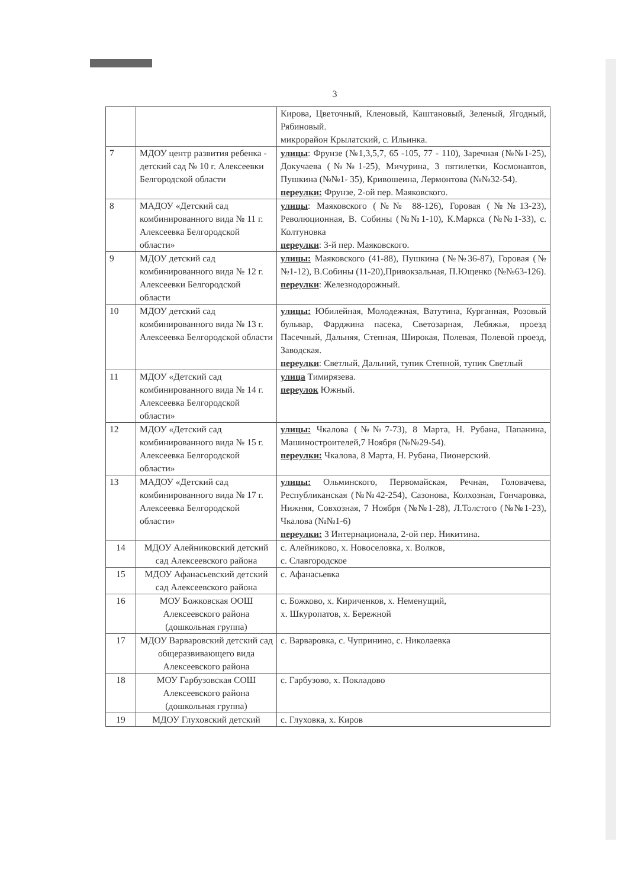3
| | | Кирова, Цветочный, Кленовый, Каштановый, Зеленый, Ягодный, Рябиновый. микрорайон Крылатский, с. Ильинка. |
| 7 | МДОУ центр развития ребенка - детский сад № 10 г. Алексеевки Белгородской области | улицы : Фрунзе (№1,3,5,7, 65 -105, 77 - 110), Заречная (№№1-25), Докучаева (№№1-25), Мичурина, 3 пятилетки, Космонавтов, Пушкина (№№1- 35), Кривошеина, Лермонтова (№№32-54). переулки: Фрунзе, 2-ой пер. Маяковского. |
| 8 | МАДОУ «Детский сад комбинированного вида № 11 г. Алексеевка Белгородской области» | улицы : Маяковского (№№ 88-126), Горовая (№№13-23), Революционная, В. Собины (№№1-10), К.Маркса (№№1-33), с. Колтуновка переулки : 3-й пер. Маяковского. |
| 9 | МДОУ детский сад комбинированного вида № 12 г. Алексеевки Белгородской области | улицы: Маяковского (41-88), Пушкина (№№36-87), Горовая (№№1-12), В.Собины (11-20),Привокзальная, П.Ющенко (№№63-126). переулки : Железнодорожный. |
| 10 | МДОУ детский сад комбинированного вида № 13 г. Алексеевка Белгородской области | улицы: Юбилейная, Молодежная, Ватутина, Курганная, Розовый бульвар, Фарджина пасека, Светозарная, Лебяжья, проезд Пасечный, Дальняя, Степная, Широкая, Полевая, Полевой проезд, Заводская. переулки : Светлый, Дальний, тупик Степной, тупик Светлый |
| 11 | МДОУ «Детский сад комбинированного вида № 14 г. Алексеевка Белгородской области» | улица Тимирязева. переулок Южный. |
| 12 | МДОУ «Детский сад комбинированного вида № 15 г. Алексеевка Белгородской области» | улицы: Чкалова (№№7-73), 8 Марта, Н. Рубана, Папанина, Машиностроителей,7 Ноября (№№29-54). переулки: Чкалова, 8 Марта, Н. Рубана, Пионерский. |
| 13 | МАДОУ «Детский сад комбинированного вида № 17 г. Алексеевка Белгородской области» | улицы: Ольминского, Первомайская, Речная, Головачева, Республиканская (№№42-254), Сазонова, Колхозная, Гончаровка, Нижняя, Совхозная, 7 Ноября (№№1-28), Л.Толстого (№№1-23), Чкалова (№№1-6) переулки: 3 Интернационала, 2-ой пер. Никитина. |
| 14 | МДОУ Алейниковский детский сад Алексеевского района | с. Алейниково, х. Новоселовка, х. Волков, с. Славгородское |
| 15 | МДОУ Афанасьевский детский сад Алексеевского района | с. Афанасьевка |
| 16 | МОУ Божковская ООШ Алексеевского района (дошкольная группа) | с. Божково, х. Кириченков, х. Неменущий, х. Шкуропатов, х. Бережной |
| 17 | МДОУ Варваровский детский сад общеразвивающего вида Алексеевского района | с. Варваровка, с. Чупринино, с. Николаевка |
| 18 | МОУ Гарбузовская СОШ Алексеевского района (дошкольная группа) | с. Гарбузово, х. Покладово |
| 19 | МДОУ Глуховский детский | с. Глуховка, х. Киров |